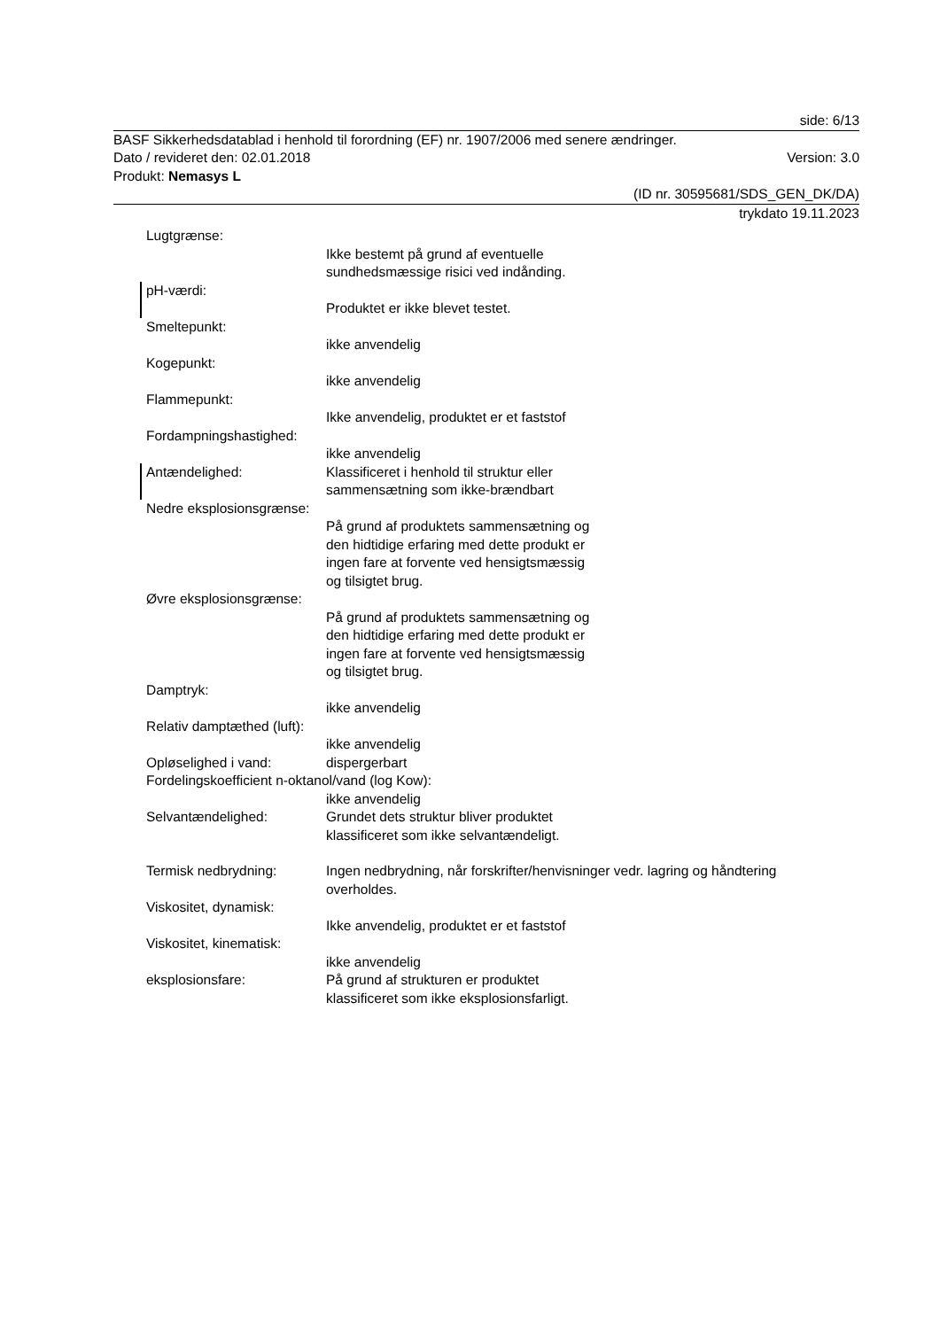side: 6/13
BASF Sikkerhedsdatablad i henhold til forordning (EF) nr. 1907/2006 med senere ændringer.
Dato / revideret den: 02.01.2018 Version: 3.0
Produkt: Nemasys L
(ID nr. 30595681/SDS_GEN_DK/DA)
trykdato 19.11.2023
Lugtgrænse:
Ikke bestemt på grund af eventuelle sundhedsmæssige risici ved indånding.
pH-værdi:
Produktet er ikke blevet testet.
Smeltepunkt:
ikke anvendelig
Kogepunkt:
ikke anvendelig
Flammepunkt:
Ikke anvendelig, produktet er et faststof
Fordampningshastighed:
ikke anvendelig
Antændelighed: Klassificeret i henhold til struktur eller sammensætning som ikke-brændbart
Nedre eksplosionsgrænse:
På grund af produktets sammensætning og den hidtidige erfaring med dette produkt er ingen fare at forvente ved hensigtsmæssig og tilsigtet brug.
Øvre eksplosionsgrænse:
På grund af produktets sammensætning og den hidtidige erfaring med dette produkt er ingen fare at forvente ved hensigtsmæssig og tilsigtet brug.
Damptryk:
ikke anvendelig
Relativ damptæthed (luft):
ikke anvendelig
Opløselighed i vand: dispergerbart
Fordelingskoefficient n-oktanol/vand (log Kow):
ikke anvendelig
Selvantændelighed: Grundet dets struktur bliver produktet klassificeret som ikke selvantændeligt.
Termisk nedbrydning: Ingen nedbrydning, når forskrifter/henvisninger vedr. lagring og håndtering overholdes.
Viskositet, dynamisk:
Ikke anvendelig, produktet er et faststof
Viskositet, kinematisk:
ikke anvendelig
eksplosionsfare: På grund af strukturen er produktet klassificeret som ikke eksplosionsfarligt.